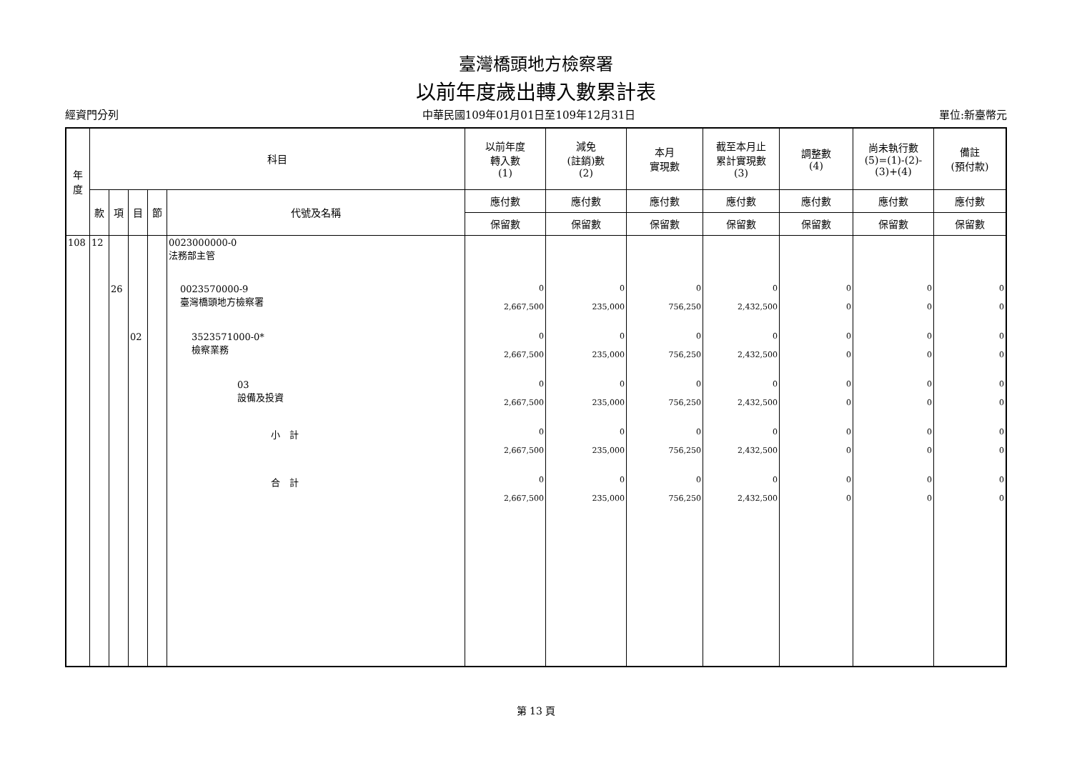臺灣橋頭地方檢察署
以前年度歲出轉入數累計表
經資門分列 中華民國109年01月01日至109年12月31日 單位:新臺幣元
| 年 度 | 科目 | | | | | 以前年度 轉入數 (1) | 減免 (註銷)數 (2) | 本月 實現數 | 截至本月止 累計實現數 (3) | 調整數 (4) | 尚未執行數 (5)=(1)-(2)-(3)+(4) | 備註 (預付款) |
| --- | --- | --- | --- | --- | --- | --- | --- | --- | --- | --- | --- | --- |
| | 款 | 項 | 目 | 節 | 代號及名稱 | 應付數 | 應付數 | 應付數 | 應付數 | 應付數 | 應付數 | 應付數 |
| | | | | | | 保留數 | 保留數 | 保留數 | 保留數 | 保留數 | 保留數 | 保留數 |
| 108 | 12 | | | | 0023000000-0 法務部主管 | | | | | | | |
| | | 26 | | | 0023570000-9 臺灣橋頭地方檢察署 | 0 2,667,500 | 0 235,000 | 0 756,250 | 0 2,432,500 | 0 0 | 0 0 | 0 0 |
| | | | 02 | | 3523571000-0* 檢察業務 | 0 2,667,500 | 0 235,000 | 0 756,250 | 0 2,432,500 | 0 0 | 0 0 | 0 0 |
| | | | | | 03 設備及投資 | 0 2,667,500 | 0 235,000 | 0 756,250 | 0 2,432,500 | 0 0 | 0 0 | 0 0 |
| | | | | | 小 計 | 0 2,667,500 | 0 235,000 | 0 756,250 | 0 2,432,500 | 0 0 | 0 0 | 0 0 |
| | | | | | 合 計 | 0 2,667,500 | 0 235,000 | 0 756,250 | 0 2,432,500 | 0 0 | 0 0 | 0 0 |
第 13 頁